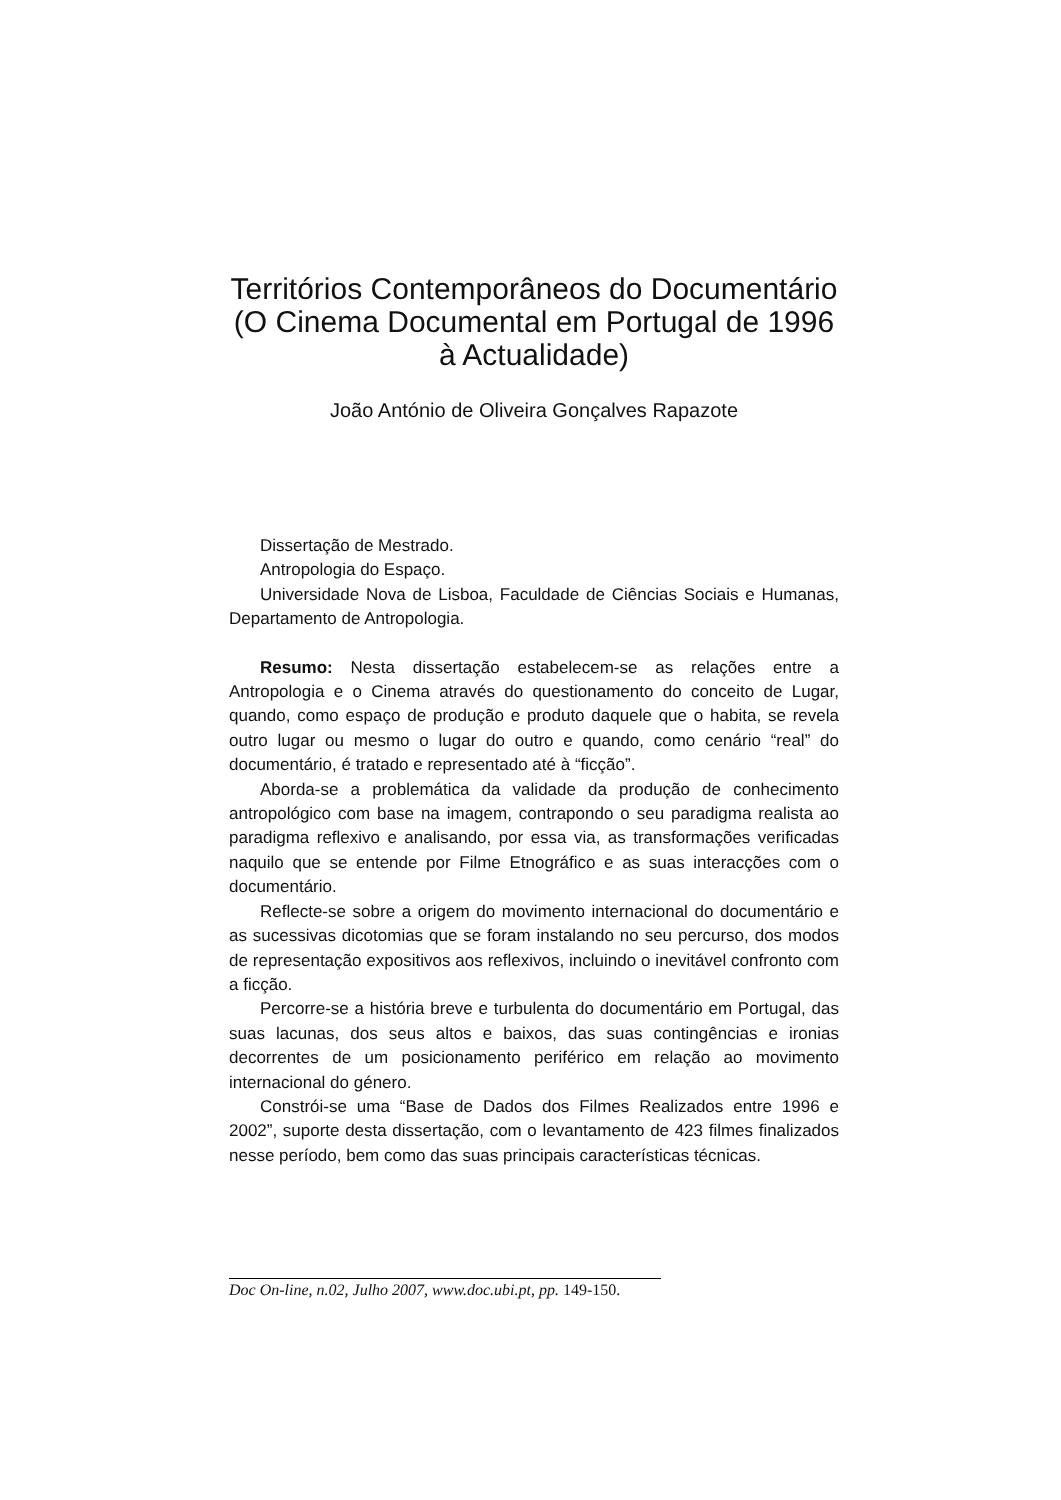Territórios Contemporâneos do Documentário (O Cinema Documental em Portugal de 1996 à Actualidade)
João António de Oliveira Gonçalves Rapazote
Dissertação de Mestrado.
Antropologia do Espaço.
Universidade Nova de Lisboa, Faculdade de Ciências Sociais e Humanas, Departamento de Antropologia.
Resumo: Nesta dissertação estabelecem-se as relações entre a Antropologia e o Cinema através do questionamento do conceito de Lugar, quando, como espaço de produção e produto daquele que o habita, se revela outro lugar ou mesmo o lugar do outro e quando, como cenário “real” do documentário, é tratado e representado até à “ficção”.
Aborda-se a problemática da validade da produção de conhecimento antropológico com base na imagem, contrapondo o seu paradigma realista ao paradigma reflexivo e analisando, por essa via, as transformações verificadas naquilo que se entende por Filme Etnográfico e as suas interacções com o documentário.
Reflecte-se sobre a origem do movimento internacional do documentário e as sucessivas dicotomias que se foram instalando no seu percurso, dos modos de representação expositivos aos reflexivos, incluindo o inevitável confronto com a ficção.
Percorre-se a história breve e turbulenta do documentário em Portugal, das suas lacunas, dos seus altos e baixos, das suas contingências e ironias decorrentes de um posicionamento periférico em relação ao movimento internacional do género.
Constrói-se uma “Base de Dados dos Filmes Realizados entre 1996 e 2002”, suporte desta dissertação, com o levantamento de 423 filmes finalizados nesse período, bem como das suas principais características técnicas.
Doc On-line, n.02, Julho 2007, www.doc.ubi.pt, pp. 149-150.